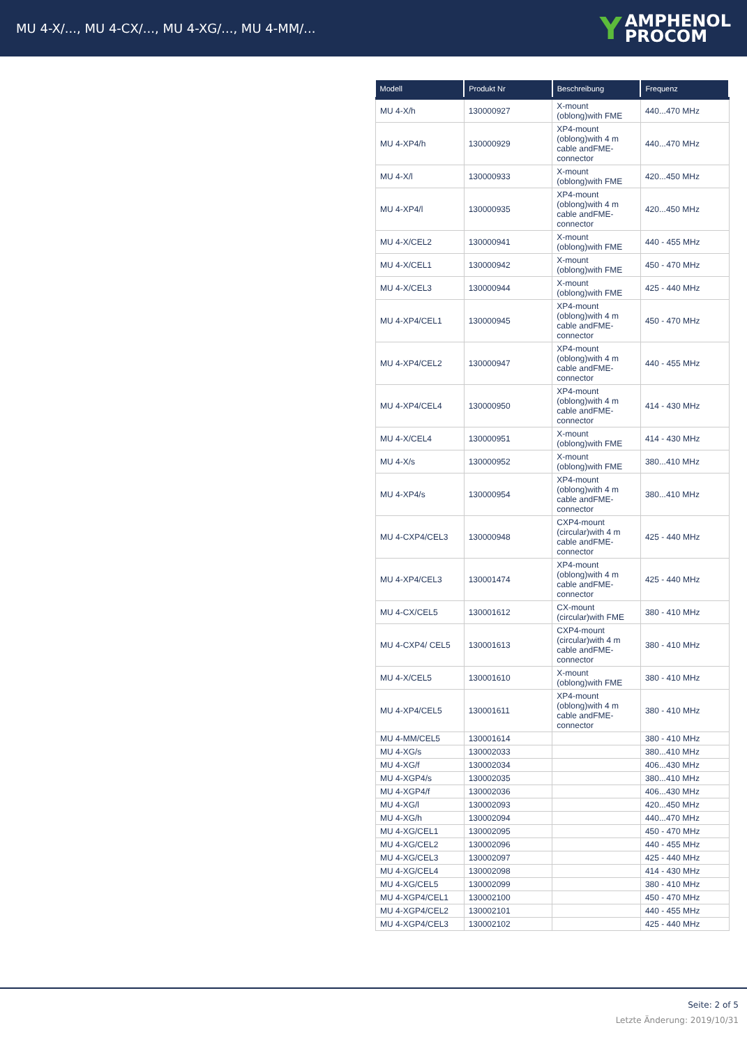MU 4-X/..., MU 4-CX/..., MU 4-XG/..., MU 4-MM/...
Y AMPHENOL
PROCOM
| Modell | Produkt Nr | Beschreibung | Frequenz |
| --- | --- | --- | --- |
| MU 4-X/h | 130000927 | X-mount (oblong)with FME | 440...470 MHz |
| MU 4-XP4/h | 130000929 | XP4-mount (oblong)with 4 m cable andFME-connector | 440...470 MHz |
| MU 4-X/l | 130000933 | X-mount (oblong)with FME | 420...450 MHz |
| MU 4-XP4/l | 130000935 | XP4-mount (oblong)with 4 m cable andFME-connector | 420...450 MHz |
| MU 4-X/CEL2 | 130000941 | X-mount (oblong)with FME | 440 - 455 MHz |
| MU 4-X/CEL1 | 130000942 | X-mount (oblong)with FME | 450 - 470 MHz |
| MU 4-X/CEL3 | 130000944 | X-mount (oblong)with FME | 425 - 440 MHz |
| MU 4-XP4/CEL1 | 130000945 | XP4-mount (oblong)with 4 m cable andFME-connector | 450 - 470 MHz |
| MU 4-XP4/CEL2 | 130000947 | XP4-mount (oblong)with 4 m cable andFME-connector | 440 - 455 MHz |
| MU 4-XP4/CEL4 | 130000950 | XP4-mount (oblong)with 4 m cable andFME-connector | 414 - 430 MHz |
| MU 4-X/CEL4 | 130000951 | X-mount (oblong)with FME | 414 - 430 MHz |
| MU 4-X/s | 130000952 | X-mount (oblong)with FME | 380...410 MHz |
| MU 4-XP4/s | 130000954 | XP4-mount (oblong)with 4 m cable andFME-connector | 380...410 MHz |
| MU 4-CXP4/CEL3 | 130000948 | CXP4-mount (circular)with 4 m cable andFME-connector | 425 - 440 MHz |
| MU 4-XP4/CEL3 | 130001474 | XP4-mount (oblong)with 4 m cable andFME-connector | 425 - 440 MHz |
| MU 4-CX/CEL5 | 130001612 | CX-mount (circular)with FME | 380 - 410 MHz |
| MU 4-CXP4/ CEL5 | 130001613 | CXP4-mount (circular)with 4 m cable andFME-connector | 380 - 410 MHz |
| MU 4-X/CEL5 | 130001610 | X-mount (oblong)with FME | 380 - 410 MHz |
| MU 4-XP4/CEL5 | 130001611 | XP4-mount (oblong)with 4 m cable andFME-connector | 380 - 410 MHz |
| MU 4-MM/CEL5 | 130001614 | | 380 - 410 MHz |
| MU 4-XG/s | 130002033 | | 380...410 MHz |
| MU 4-XG/f | 130002034 | | 406...430 MHz |
| MU 4-XGP4/s | 130002035 | | 380...410 MHz |
| MU 4-XGP4/f | 130002036 | | 406...430 MHz |
| MU 4-XG/l | 130002093 | | 420...450 MHz |
| MU 4-XG/h | 130002094 | | 440...470 MHz |
| MU 4-XG/CEL1 | 130002095 | | 450 - 470 MHz |
| MU 4-XG/CEL2 | 130002096 | | 440 - 455 MHz |
| MU 4-XG/CEL3 | 130002097 | | 425 - 440 MHz |
| MU 4-XG/CEL4 | 130002098 | | 414 - 430 MHz |
| MU 4-XG/CEL5 | 130002099 | | 380 - 410 MHz |
| MU 4-XGP4/CEL1 | 130002100 | | 450 - 470 MHz |
| MU 4-XGP4/CEL2 | 130002101 | | 440 - 455 MHz |
| MU 4-XGP4/CEL3 | 130002102 | | 425 - 440 MHz |
Seite: 2 of 5
Letzte Änderung: 2019/10/31